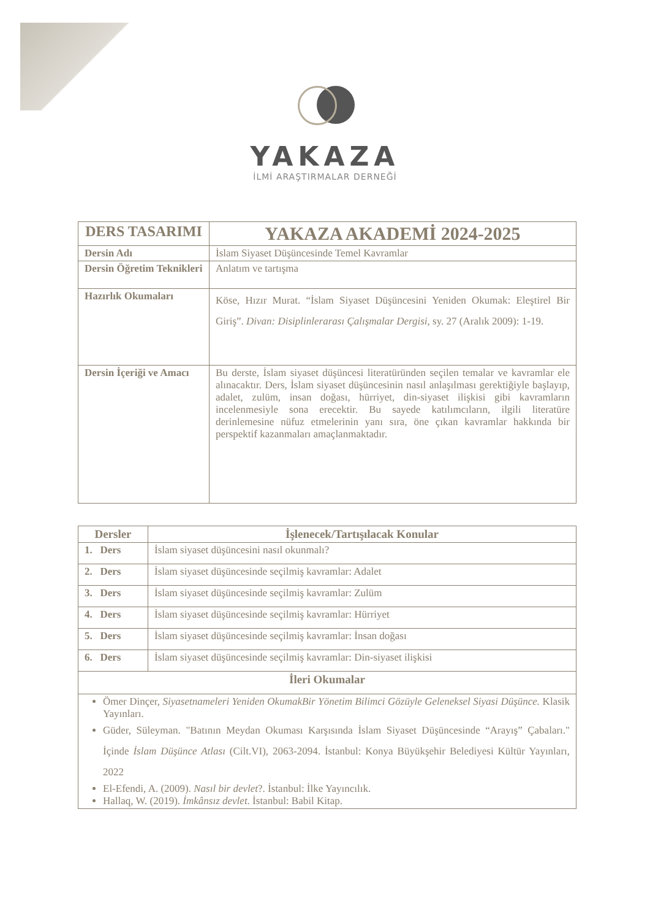YAKAZA
İLMİ ARAŞTIRMALAR DERNEĞİ
| DERS TASARIMI | YAKAZA AKADEMİ 2024-2025 |
| --- | --- |
| Dersin Adı | İslam Siyaset Düşüncesinde Temel Kavramlar |
| Dersin Öğretim Teknikleri | Anlatım ve tartışma |
| Hazırlık Okumaları | Köse, Hızır Murat. “İslam Siyaset Düşüncesini Yeniden Okumak: Eleştirel Bir Giriş”. Divan: Disiplinlerarası Çalışmalar Dergisi , sy. 27 (Aralık 2009): 1-19. |
| Dersin İçeriği ve Amacı | Bu derste, İslam siyaset düşüncesi literatüründen seçilen temalar ve kavramlar ele alınacaktır. Ders, İslam siyaset düşüncesinin nasıl anlaşılması gerektiğiyle başlayıp, adalet, zulüm, insan doğası, hürriyet, din-siyaset ilişkisi gibi kavramların incelenmesiyle sona erecektir. Bu sayede katılımcıların, ilgili literatüre derinlemesine nüfuz etmelerinin yanı sıra, öne çıkan kavramlar hakkında bir perspektif kazanmaları amaçlanmaktadır. |
| Dersler | İşlenecek/Tartışılacak Konular |
| --- | --- |
| 1. Ders | İslam siyaset düşüncesini nasıl okunmalı? |
| 2. Ders | İslam siyaset düşüncesinde seçilmiş kavramlar: Adalet |
| 3. Ders | İslam siyaset düşüncesinde seçilmiş kavramlar: Zulüm |
| 4. Ders | İslam siyaset düşüncesinde seçilmiş kavramlar: Hürriyet |
| 5. Ders | İslam siyaset düşüncesinde seçilmiş kavramlar: İnsan doğası |
| 6. Ders | İslam siyaset düşüncesinde seçilmiş kavramlar: Din-siyaset ilişkisi |
| İleri Okumalar | |
| Ömer Dinçer, Siyasetnameleri Yeniden OkumakBir Yönetim Bilimci Gözüyle Geleneksel Siyasi Düşünce. Klasik Yayınları. Güder, Süleyman. "Batının Meydan Okuması Karşısında İslam Siyaset Düşüncesinde “Arayış” Çabaları." İçinde İslam Düşünce Atlası (Cilt.VI), 2063-2094. İstanbul: Konya Büyükşehir Belediyesi Kültür Yayınları, 2022 El-Efendi, A. (2009). Nasıl bir devlet ?. İstanbul: İlke Yayıncılık. Hallaq, W. (2019). İmkânsız devlet . İstanbul: Babil Kitap. | |